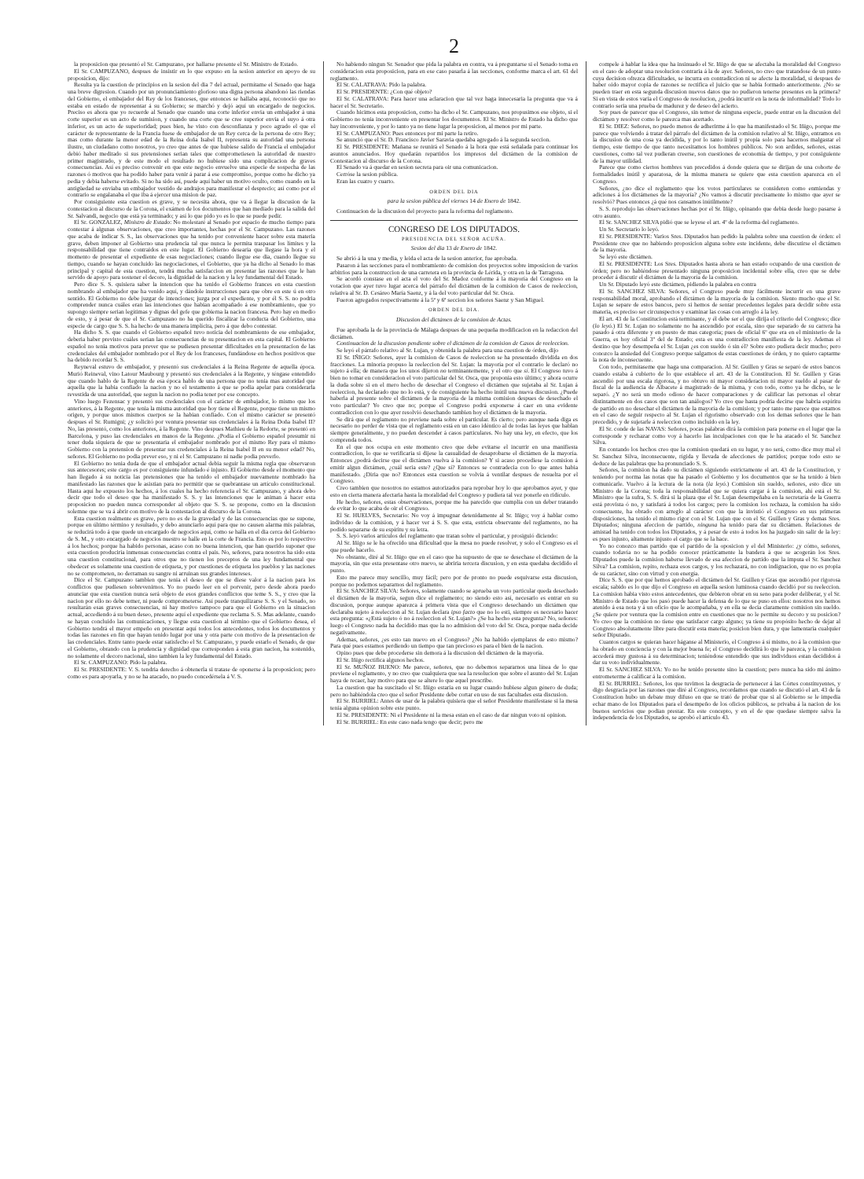2
la proposicion que presentó el Sr. Campuzano, por hallarse presente el Sr. Ministro de Estado.
El Sr. CAMPUZANO, despues de insistir en lo que expuso en la sesion anterior en apoyo de su proposicion, dijo:
Resulta ya la cuestion de principios en la sesion del dia 7 del actual, permítame el Senado que haga una breve digresion. Cuando por un pronunciamiento glorioso una digna persona abandonó las riendas del Gobierno, el embajador del Rey de los franceses, que entonces se hallaba aquí, reconoció que no estaba en estado de representar á su Gobierno; se marchó y dejó aquí un encargado de negocios. Preciso es ahora que yo recuerde al Senado que cuando una corte inferior envia un embajador á una corte superior es un acto de sumision, y cuando una corte que se cree superior envia el suyo á otra inferior, es un acto de superioridad; pues bien, he visto con desconfianza y poco agrado el que el carácter de representante de la Francia fuese de embajador de un Rey cerca de la persona de otro Rey; mas como durante la menor edad de la Reina doña Isabel II, representa su autoridad una persona ilustre, un ciudadano como nosotros, yo creo que antes de que hubiese salido de Francia el embajador debió haber meditado si sus pretensiones serian tales que comprometiesen la autoridad de nuestro primer magistrado, y de este modo el resultado no hubiese sido una complicacion de graves consecuencias. Así es preciso convenir en que este negocio envuelve una especie de sospecha de las razones ó motivos que ha podido haber para venir á parar á ese compromiso, porque como he dicho ya pedia y debia haberse evitado. Si no ha sido así, puede aquí haber un motivo oculto, como cuando en la antigüedad se enviaba un embajador vestido de andrajos para manifestar el desprecio; así como por el contrario se engalanaba el que iba á ejercer una mision de paz.
Por consiguiente esta cuestion es grave, y se necesita ahora, que va á llegar la discusion de la contestacion al discurso de la Corona, el exámen de los documentos que han mediado para la salida del Sr. Salvandi, negocio que está ya terminado; y así lo que pido yo es lo que se puede pedir.
El Sr. GONZALEZ, Ministro de Estado: No molestaré al Senado por espacio de mucho tiempo para contestar á algunas observaciones, que creo importantes, hechas por el Sr. Campuzano. Las razones que acaba de indicar S. S., las observaciones que ha tenido por conveniente hacer sobre esta materia grave, deben imponer al Gobierno una prudencia tal que nunca le permita traspasar los límites y la responsabilidad que tiene contraidos en este lugar. El Gobierno desearia que llegase la hora y el momento de presentar el expediente de esas negociaciones; cuando llegue ese dia, cuando llegue su tiempo, cuando se hayan concluido las negociaciones, el Gobierno, que ya ha dicho al Senado lo mas principal y capital de esta cuestion, tendrá mucha satisfaccion en presentar las razones que le han servido de apoyo para sostener el decoro, la dignidad de la nacion y la ley fundamental del Estado.
Pero dice S. S. quisiera saber la intencion que ha tenido el Gobierno frances en esta cuestion nombrando al embajador que ha venido aquí, y dándole instrucciones para que obre en este ú en otro sentido. El Gobierno no debe juzgar de intenciones; juzga por el expediente, y por él S. S. no podria comprender nunca cuáles eran las intenciones que habian acompañado á ese nombramiento, que yo supongo siempre serian legítimas y dignas del gefe que gobierna la nacion francesa. Pero hay en medio de esto, y á pesar de que el Sr. Campuzano no ha querido fiscalizar la conducta del Gobierno, una especie de cargo que S. S. ha hecho de una manera implícita, pero á que debo contestar.
Ha dicho S. S. que cuando el Gobierno español tuvo noticia del nombramiento de ese embajador, deberia haber previsto cuáles serian las consecuencias de su presentacion en esta capital. El Gobierno español no tenia motivos para prever que se pudiesen presentar dificultades en la presentacion de las credenciales del embajador nombrado por el Rey de los franceses, fundándose en hechos positivos que ha debido recordar S. S.
Reyneval estuvo de embajador, y presentó sus credenciales á la Reina Regente de aquella época. Murió Reineval, vino Latour Maubourg y presentó sus credenciales á la Regente, y téngase entendido que cuando hablo de la Regente de esa época hablo de una persona que no tenia mas autoridad que aquella que la habia confiado la nacion y no el testamento á que se podia apelar para considerarla revestida de una autoridad, que segun la nacion no podia tener por ese concepto.
Vino luego Fezensac y presentó sus credenciales con el carácter de embajador, lo mismo que los anteriores, á la Regente, que tenia la misma autoridad que hoy tiene el Regente, porque tiene un mismo origen, y porque unos mismos cuerpos se la habian confiado. Con el mismo carácter se presentó despues el Sr. Rumigni; ¿y solicitó por ventura presentar sus credenciales á la Reina Doña Isabel II? No, las presentó, como los anteriores, á la Regente. Vino despues Mathieu de la Redorte, se presentó en Barcelona, y puso las credenciales en manos de la Regente. ¿Podia el Gobierno español presumir ni tener duda siquiera de que se presentaria el embajador nombrado por el mismo Rey para el mismo Gobierno con la pretension de presentar sus credenciales á la Reina Isabel II en su menor edad? No, señores. El Gobierno no podia prever eso, y ni el Sr. Campuzano ni nadie podia preverlo.
El Gobierno no tenia duda de que el embajador actual debia seguir la misma regla que observaron sus antecesores; este cargo es por consiguiente infundado é injusto. El Gobierno desde el momento que han llegado á su noticia las pretensiones que ha tenido el embajador nuevamente nombrado ha manifestado las razones que le asistian para no permitir que se quebrantase un artículo constitucional. Hasta aquí he expuesto los hechos, á los cuales ha hecho referencia el Sr. Campuzano, y ahora debo decir que todo el deseo que ha manifestado S. S. y las intenciones que le animan á hacer esta proposicion no pueden nunca corresponder al objeto que S. S. se propone, como en la discusion solemne que se va á abrir con motivo de la contestacion al discurso de la Corona.
Esta cuestion realmente es grave, pero no es de la gravedad y de las consecuencias que se supone, porque en último término y resultado, y debo anunciarlo aquí para que no causen alarma mis palabras, se reducirá todo á que quede un encargado de negocios aquí, como se halla en el dia cerca del Gobierno de S. M., y otro encargado de negocios nuestro se halle en la corte de Francia. Esto es por lo respectivo á los hechos; porque ha habido personas, acaso con no buena intencion, que han querido suponer que esta cuestion produciria inmensas consecuencias contra el pais. No, señores, para nosotros ha sido esta una cuestion constitucional, para otros que no tienen los preceptos de una ley fundamental que obedecer es solamente una cuestion de etiqueta, y por cuestiones de etiqueta los pueblos y las naciones no se comprometen, no derraman su sangre ni arruinan sus grandes intereses.
Dice el Sr. Campuzano tambien que tenia el deseo de que se diese valor á la nacion para los conflictos que pudiesen sobrevenirnos. Yo no puedo leer en el porvenir, pero desde ahora puedo anunciar que esta cuestion nunca será objeto de esos grandes conflictos que teme S. S., y creo que la nacion por ello no debe temer, ni puede comprometerse. Así puede tranquilizarse S. S. y el Senado, no resultarán esas graves consecuencias, ni hay motivo tampoco para que el Gobierno en la situacion actual, accediendo á su buen deseo, presente aquí el expediente que reclama S. S. Mas adelante, cuando se hayan concluido las comunicaciones, y llegue esta cuestion al término que el Gobierno desea, el Gobierno tendrá el mayor empeño en presentar aquí todos los antecedentes, todos los documentos y todas las razones en fin que hayan tenido lugar por una y otra parte con motivo de la presentacion de las credenciales. Entre tanto puede estar satisfecho el Sr. Campuzano, y puede estarlo el Senado, de que el Gobierno, obrando con la prudencia y dignidad que corresponden á esta gran nacion, ha sostenido, no solamente el decoro nacional, sino tambien la ley fundamental del Estado.
El Sr. CAMPUZANO: Pido la palabra.
El Sr. PRESIDENTE: V. S. tendria derecho á obtenerla si tratase de oponerse á la proposicion; pero como es para apoyarla, y no se ha atacado, no puedo concedérsela á V. S.
No habiendo ningun Sr. Senador que pida la palabra en contra, va á preguntarse si el Senado toma en consideracion esta proposicion, para en ese caso pasarla á las secciones, conforme marca el art. 61 del reglamento.
El Sr. CALATRAVA: Pido la palabra.
El Sr. PRESIDENTE: ¿Con qué objeto?
El Sr. CALATRAVA: Para hacer una aclaracion que tal vez haga innecesaria la pregunta que va á hacer el Sr. Secretario.
Cuando hicimos esta proposicion, como ha dicho el Sr. Campuzano, nos propusimos ese objeto, si el Gobierno no tenia inconveniente en presentar los documentos. El Sr. Ministro de Estado ha dicho que hay inconveniente, y por lo tanto ya no tiene lugar la proposicion, al menos por mi parte.
El Sr. CAMPUZANO: Pues entonces por mi parte la retiro.
Se anunció que el Sr. D. Francisco Javier Saravia quedaba agregado á la segunda seccion.
El Sr. PRESIDENTE: Mañana se reunirá el Senado á la hora que está señalada para continuar los asuntos anunciados. Hoy quedarán repartidos los impresos del dictámen de la comision de Contestacion al discurso de la Corona.
El Senado va á quedar en sesion secreta para oir una comunicacion.
Cerróse la sesion pública.
Eran las cuatro y cuarto.
ORDEN DEL DIA
para la sesion pública del viernes 14 de Enero de 1842.
Continuacion de la discusion del proyecto para la reforma del reglamento.
CONGRESO DE LOS DIPUTADOS.
PRESIDENCIA DEL SEÑOR ACUÑA.
Sesion del dia 13 de Enero de 1842.
Se abrió á la una y media, y leida el acta de la sesion anterior, fue aprobada.
Pasaron á las secciones para el nombramiento de comision dos proyectos sobre imposicion de varios arbitrios para la construccion de una carretera en la provincia de Lérida, y otra en la de Tarragona.
Se acordó constase en el acta el voto del Sr. Madoz conforme á la mayoría del Congreso en la votacion que ayer tuvo lugar acerca del párrafo del dictámen de la comision de Casos de reeleccion, relativa al Sr. D. Cesáreo María Saenz, y á la del voto particular del Sr. Osca.
Fueron agregados respectivamente á la 5ª y 6ª seccion los señores Saenz y San Miguel.
ORDEN DEL DIA.
Discusion del dictámen de la comision de Actas.
Fue aprobada la de la provincia de Málaga despues de una pequeña modificacion en la redaccion del dictámen.
Continuacion de la discusion pendiente sobre el dictámen de la comision de Casos de reeleccion.
Se leyó el párrafo relativo al Sr. Lujan, y obtenida la palabra para una cuestion de órden, dijo
El Sr. IÑIGO: Señores, ayer la comision de Casos de reeleccion se ha presentado dividida en dos fracciones. La minoría propuso la reeleccion del Sr. Lujan: la mayoría por el contrario le declaró no sujeto á ella; de manera que los unos dijeron no terminantemente, y el otro que sí. El Congreso tuvo á bien no tomar en consideracion el voto particular del Sr. Osca, que proponia esto último; y ahora ocurre la duda sobre si en el mero hecho de desechar el Congreso el dictámen que sujetaba al Sr. Lujan á reeleccion, ha declarado que no lo está, y de consiguiente ha hecho inútil una nueva discusion. ¿Puede haberla al presente sobre el dictámen de la mayoría de la misma comision despues de desechado el voto particular? Yo creo que no; porque el Congreso podrá exponerse á caer en una evidente contradiccion con lo que ayer resolvió desechando tambien hoy el dictámen de la mayoría.
Se dirá que el reglamento no previene nada sobre el particular. Es cierto; pero aunque nada diga es necesario no perder de vista que el reglamento está en un caso idéntico al de todas las leyes que hablan siempre generalmente, y no pueden descender á casos particulares. No hay una ley, en efecto, que los comprenda todos.
En el que nos ocupa en este momento creo que debe evitarse el incurrir en una manifiesta contradiccion, lo que se verificaria si dijese la casualidad de desaprobarse el dictámen de la mayoría. Entonces ¿podrá decirse que el dictámen vuelva á la comision? Y si acaso procediese la comision á emitir algun dictámen, ¿cuál seria este? ¿Que sí? Entonces se contradecia con lo que antes habia manifestado. ¿Diria que no? Entonces esta cuestion se volvia á ventilar despues de resuelta por el Congreso.
Creo tambien que nosotros no estamos autorizados para reprobar hoy lo que aprobamos ayer, y que esto en cierta manera afectaria hasta la moralidad del Congreso y pudiera tal vez ponerle en ridículo.
He hecho, señores, estas observaciones, porque me ha parecido que cumplia con un deber tratando de evitar lo que acaba de oir el Congreso.
El Sr. HUELVES, Secretario: No voy á impugnar detenidamente al Sr. Iñigo; voy á hablar como individuo de la comision, y á hacer ver á S. S. que esta, estricta observante del reglamento, no ha podido separarse de su espíritu y su letra.
S. S. leyó varios artículos del reglamento que tratan sobre el particular, y prosiguió diciendo:
Al Sr. Iñigo se le ha ofrecido una dificultad que la mesa no puede resolver, y solo el Congreso es el que puede hacerlo.
No obstante, diré al Sr. Iñigo que en el caso que ha supuesto de que se desechase el dictámen de la mayoría, sin que esta presentase otro nuevo, se abriria tercera discusion, y en esta quedaba decidido el punto.
Esto me parece muy sencillo, muy fácil; pero por de pronto no puede esquivarse esta discusion, porque no podemos separarnos del reglamento.
El Sr. SANCHEZ SILVA: Señores, solamente cuando se aprueba un voto particular queda desechado el dictámen de la mayoría, segun dice el reglamento; no siendo esto así, necesario es entrar en su discusion, porque aunque aparezca á primera vista que el Congreso desechando un dictámen que declaraba sujeto á reeleccion al Sr. Lujan declara ipso facto que no lo esti, siempre es necesario hacer esta pregunta: «¿Está sujeto ó no á reeleccion el Sr. Lujan?» ¿Se ha hecho esta pregunta? No, señores: luego el Congreso nada ha decidido mas que la no admision del voto del Sr. Osca, porque nada decide negativamente.
Ademas, señores, ¿es esto tan nuevo en el Congreso? ¿No ha habido ejemplares de esto mismo? Para qué pues estamos perdiendo un tiempo que tan precioso es para el bien de la nacion.
Opino pues que debe procederse sin demora á la discusion del dictámen de la mayoría.
El Sr. Iñigo rectifica algunos hechos.
El Sr. MUÑOZ BUENO: Me parece, señores, que no debemos separarnos una línea de lo que previene el reglamento, y no creo que cualquiera que sea la resolucion que sobre el asunto del Sr. Lujan haya de recaer, hay motivo para que se altere lo que aquel prescribe.
La cuestion que ha suscitado el Sr. Iñigo estaria en su lugar cuando hubiese algun género de duda; pero no habiéndola creo que el señor Presidente debe cortar en uso de sus facultades esta discusion.
El Sr. BURRIEL: Antes de usar de la palabra quisiera que el señor Presidente manifestase si la mesa tenia alguna opinion sobre este punto.
El Sr. PRESIDENTE: Ni el Presidente ni la mesa estan en el caso de dar ningun voto ni opinion.
El Sr. BURRIEL: En este caso nada tengo que decir; pero me
compele á hablar la idea que ha insinuado el Sr. Iñigo de que se afectaba la moralidad del Congreso en el caso de adoptar una resolucion contraria á la de ayer. Señores, no creo que tratandose de un punto cuya decision ofrezca dificultades, se incurra en contradiccion ni se afecte la moralidad, si despues de haber oido mayor copia de razones se rectifica el juicio que se habia formado anteriormente. ¿No se pueden traer en esta segunda discusion nuevos datos que no pudieron tenerse presentes en la primera? Si en vista de estos varia el Congreso de resolucion, ¿podrá incurrir en la nota de informalidad? Todo lo contrario seria una prueba de madurez y de deseo del acierto.
Soy pues de parecer que el Congreso, sin temor de ninguna especie, puede entrar en la discusion del dictámen y resolver como le parezca mas acertado.
El Sr. DIEZ: Señores, no puedo menos de adherirme á lo que ha manifestado el Sr. Iñigo, porque me parece que volviendo á tratar del párrafo del dictámen de la comision relativo al Sr. Iñigo, entramos en la discusion de una cosa ya decidida, y por lo tanto inútil y propia solo para hacernos malgastar el tiempo, este tiempo de que tanto necesitamos los hombres públicos. No son ardides, señores, estas cuestiones, como tal vez pudieran creerse, son cuestiones de economía de tiempo, y por consiguiente de la mayor utilidad.
Parece que como ciertos hombres van precedidos á donde quiera que se dirijan de una cohorte de formalidades inútil y aparatosa, de la misma manera se quiere que esta cuestion aparezca en el Congreso.
Señores, ¿no dice el reglamento que los votos particulares se consideren como enmiendas y adiciones á los dictámenes de la mayoría? ¿No vamos á discutir precisamente lo mismo que ayer se resolvió? Pues entonces ¿á qué nos cansamos inútilmente?
S. S. reprodujo las observaciones hechas por el Sr. Iñigo, opinando que debia desde luego pasarse á otro asunto.
El Sr. SANCHEZ SILVA pidió que se leyese el art. 4º de la reforma del reglamento.
Un Sr. Secretario lo leyó.
El Sr. PRESIDENTE: Varios Sres. Diputados han pedido la palabra sobre una cuestion de órden: el Presidente cree que no habiendo proposicion alguna sobre este incidente, debe discutirse el dictámen de la mayoría.
Se leyó este dictámen.
El Sr. PRESIDENTE: Los Sres. Diputados hasta ahora se han estado ocupando de una cuestion de órden; pero no habiéndose presentado ninguna proposicion incidental sobre ella, creo que se debe proceder á discutir el dictámen de la mayoría de la comision.
Un Sr. Diputado leyó este dictámen, pidiendo la palabra en contra
El Sr. SANCHEZ SILVA: Señores, el Congreso puede muy fácilmente incurrir en una grave responsabilidad moral, aprobando el dictámen de la mayoría de la comision. Siento mucho que el Sr. Lujan se separe de estos bancos, pero si hemos de sentar precedentes legales para decidir sobre esta materia, es preciso ser circunspectos y examinar las cosas con arreglo á la ley.
El art. 43 de la Constitucion está terminante, y él debe ser el que dirija el criterio del Congreso; dice (lo leyó.) El Sr. Lujan no solamente no ha ascendido por escala, sino que separado de su carrera ha pasado á otra diferente y en puesto de mas categoría; pues de oficial 6º que era en el ministerio de la Guerra, es hoy oficial 3º del de Estado; esta es una contradiccion manifiesta de la ley. Ademas el destino que hoy desempeña el Sr. Lujan ¿es con sueldo ó sin él? Sobre esto pudiera decir mucho; pero conozco la ansiedad del Congreso porque salgamos de estas cuestiones de órden, y no quiero captarme la nota de inconsecuente.
Con todo, permítaseme que haga una comparacion. Al Sr. Guillen y Gras se separó de estos bancos cuando estaba á cubierto de lo que establece el art. 43 de la Constitucion. El Sr. Guillen y Gras ascendió por una escala rigorosa, y no obtuvo ni mayor consideracion ni mayor sueldo al pasar de fiscal de la audiencia de Albacete á magistrado de la misma, y con todo, como ya he dicho, se le separó. ¿Y no será un modo odioso de hacer comparaciones y de calificar las personas el obrar distintamente en dos casos que son tan análogos? Yo creo que hasta podria decirse que habria espíritu de partido en no desechar el dictámen de la mayoría de la comision; y por tanto me parece que estamos en el caso de seguir respecto al Sr. Lujan el rigorismo observado con los demas señores que le han precedido, y de sujetarle á reeleccion como incluido en la ley.
El Sr. conde de las NAVAS: Señores, pocas palabras dirá la comision para ponerse en el lugar que la corresponde y rechazar como voy á hacerlo las inculpaciones con que le ha atacado el Sr. Sanchez Silva.
En contando los hechos creo que la comision quedará en su lugar, y no será, como dice muy mal el Sr. Sanchez Silva, inconsecuente, rígida y llevada de afecciones de partidos; porque todo esto se deduce de las palabras que ha pronunciado S. S.
Señores, la comision ha dado su dictámen siguiendo estrictamente el art. 43 de la Constitucion, y teniendo por norma las notas que ha pasado el Gobierno y los documentos que se ha tenido á bien comunicarle. Vuelvo á la lectura de la nota (la leyó.) Comision sin sueldo, señores, esto dice un Ministro de la Corona; toda la responsabilidad que se quiera cargar á la comision, ahí está el Sr. Ministro que la sufra, S. S. dirá si la plaza que el Sr. Lujan desempeñaba en la secretaría de la Guerra está provista ó no, y satisfará á todos los cargos; pero la comision los rechaza, la comision ha sido consecuente, ha obrado con arreglo al carácter con que la invistió el Congreso en sus primeras disposiciones, ha tenido el mismo rigor con el Sr. Lujan que con el Sr. Guillen y Gras y demas Sres. Diputados; ninguna afeccion de partido, ninguna ha tenido para dar su dictámen. Relaciones de amistad ha tenido con todos los Diputados, y á pesar de esto á todos los ha juzgado sin salir de la ley: es pues injusto, altamente injusto el cargo que se la hace.
Yo no conozco mas partido que el partido de la oposicion y el del Ministerio: ¿y cómo, señores, cuando todavía no se ha podido conocer prácticamente la bandera á que se acogerán los Sres. Diputados puede la comision haberse llevado de esa afeccion de partido que la imputa el Sr. Sanchez Silva? La comision, repito, rechaza esos cargos, y los rechazará, no con indignacion, que no es propia de su carácter, sino con virtud y con energía.
Dice S. S. que por qué hemos aprobado el dictámen del Sr. Guillen y Gras que ascendió por rigorosa escala; sabido es lo que dijo el Congreso en aquella sesion luminosa cuando decidió por su reeleccion. La comision habia visto estos antecedentes, que debieron obrar en su seno para poder deliberar, y el Sr. Ministro de Estado que los pasó puede hacer la defensa de lo que se puso en ellos: nosotros nos hemos atenido á esa nota y á un oficio que le acompañaba, y en ella se decia claramente comision sin sueldo. ¿Se quiere por ventura que la comision entre en cuestiones que no le permite su decoro y su posicion? Yo creo que la comision no tiene que satisfacer cargo alguno; ya tiene su propósito hecho de dejar al Congreso absolutamente libre para discutir esta materia; posicion bien dura, y que lamentaria cualquier señor Diputado.
Cuantos cargos se quieran hacer háganse al Ministerio, el Congreso á sí mismo, no á la comision que ha obrado en conciencia y con la mejor buena fe; el Congreso decidirá lo que le parezca, y la comision accederá muy gustosa á su determinacion; teniéndose entendido que sus individuos estan decididos á dar su voto individualmente.
El Sr. SANCHEZ SILVA: Yo no he tenido presente sino la cuestion; pero nunca ha sido mi ánimo entrometerme á calificar á la comision.
El Sr. BURRIEL: Señores, los que tuvimos la desgracia de pertenecer á las Córtes constituyentes, y digo desgracia por las razones que diré al Congreso, recordamos que cuando se discutió el art. 43 de la Constitucion hubo un debate muy difuso en que se trató de probar que si al Gobierno se le impedia echar mano de los Diputados para el desempeño de los oficios públicos, se privaba á la nacion de los buenos servicios que podian prestar. En este concepto, y en el de que quedase siempre salva la independencia de los Diputados, se aprobó el artículo 43.